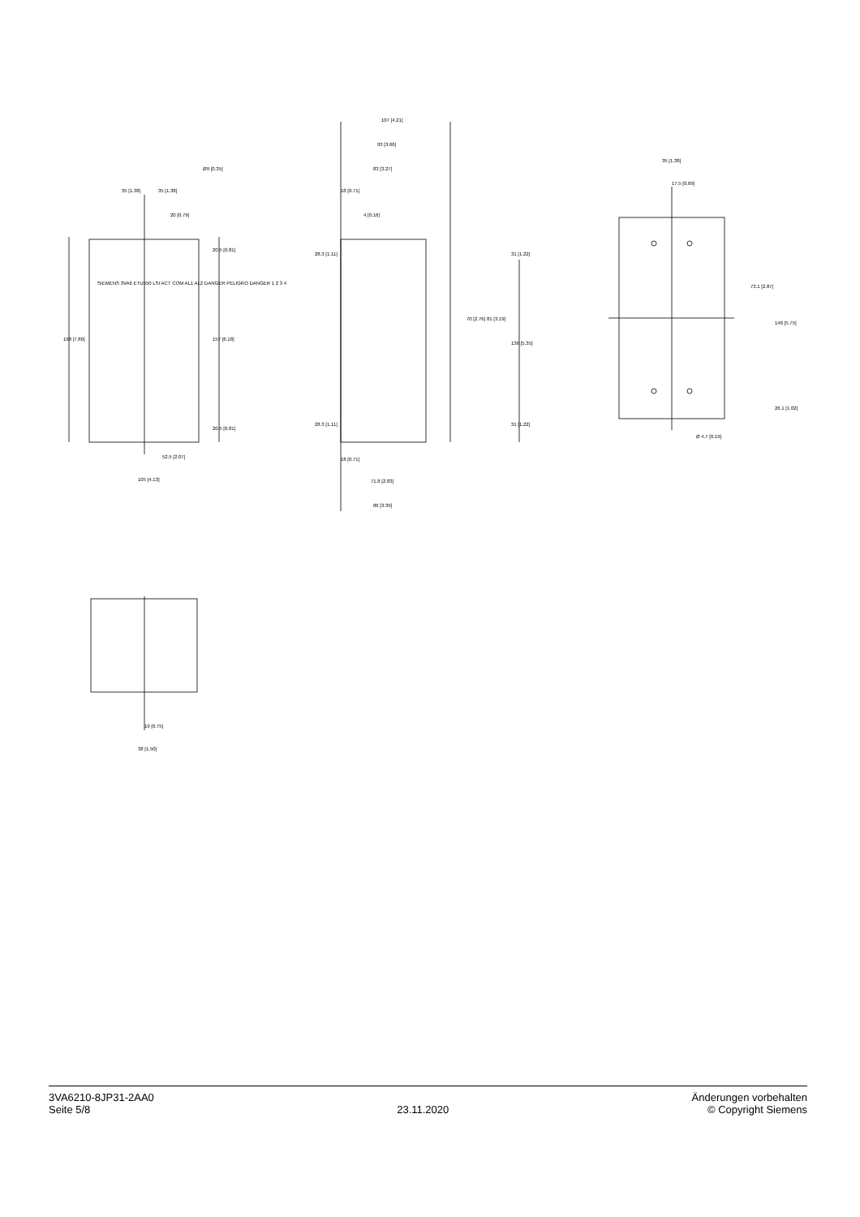35 [1.38] 35 [1.38]
Ø9 [0.35]
20 [0.79]
198 [7.80] 157 [6.18]
20.5 [0.81]
20.5 [0.81]
52.5 [2.07]
105 [4.13]
SIEMENS 3VA6 ETU550 LSI ACT COM AL1 AL2 DANGER PELIGRO DANGER 1 2 3 4
107 [4.21]
93 [3.66]
83 [3.27]
18 [0.71]
4 [0.16]
28.3 [1.11] 31 [1.22]
70 [2.76] 81 [3.19]
136 [5.35]
28.3 [1.11] 31 [1.22]
18 [0.71]
71.8 [2.83]
86 [3.39]
35 [1.38]
17.5 [0.69]
73.1 [2.87]
146 [5.75]
26.1 [1.02]
Ø 4.7 [0.19]
19 [0.75]
38 [1.50]
3VA6210-8JP31-2AA0
Seite 5/8
23.11.2020 Änderungen vorbehalten
© Copyright Siemens